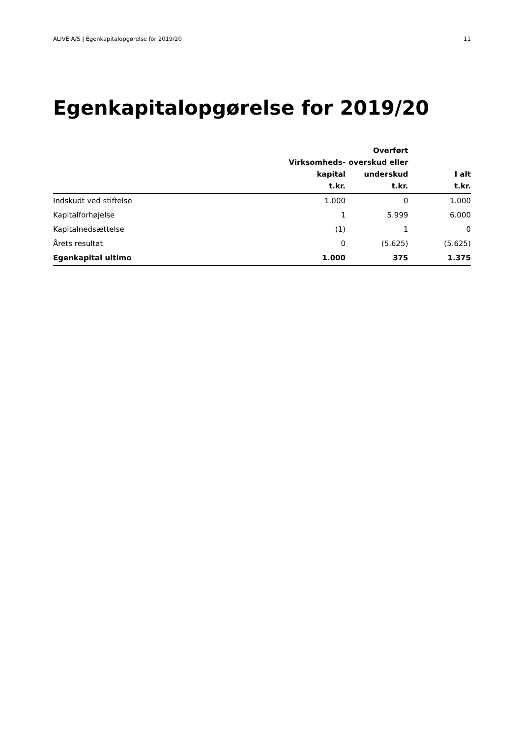ALIVE A/S | Egenkapitalopgørelse for 2019/20 11
Egenkapitalopgørelse for 2019/20
| | Virksomheds- kapital t.kr. | Overført overskud eller underskud t.kr. | I alt t.kr. |
| --- | --- | --- | --- |
| Indskudt ved stiftelse | 1.000 | 0 | 1.000 |
| Kapitalforhøjelse | 1 | 5.999 | 6.000 |
| Kapitalnedsættelse | (1) | 1 | 0 |
| Årets resultat | 0 | (5.625) | (5.625) |
| Egenkapital ultimo | 1.000 | 375 | 1.375 |